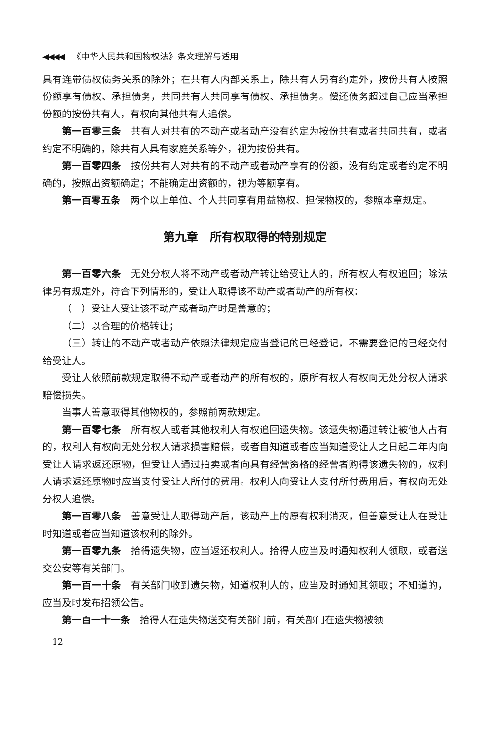◀◀◀◀ 《中华人民共和国物权法》条文理解与适用
具有连带债权债务关系的除外；在共有人内部关系上，除共有人另有约定外，按份共有人按照份额享有债权、承担债务，共同共有人共同享有债权、承担债务。偿还债务超过自己应当承担份额的按份共有人，有权向其他共有人追偿。
第一百零三条 共有人对共有的不动产或者动产没有约定为按份共有或者共同共有，或者约定不明确的，除共有人具有家庭关系等外，视为按份共有。
第一百零四条 按份共有人对共有的不动产或者动产享有的份额，没有约定或者约定不明确的，按照出资额确定；不能确定出资额的，视为等额享有。
第一百零五条 两个以上单位、个人共同享有用益物权、担保物权的，参照本章规定。
第九章　所有权取得的特别规定
第一百零六条 无处分权人将不动产或者动产转让给受让人的，所有权人有权追回；除法律另有规定外，符合下列情形的，受让人取得该不动产或者动产的所有权：
（一）受让人受让该不动产或者动产时是善意的；
（二）以合理的价格转让；
（三）转让的不动产或者动产依照法律规定应当登记的已经登记，不需要登记的已经交付给受让人。
受让人依照前款规定取得不动产或者动产的所有权的，原所有权人有权向无处分权人请求赔偿损失。
当事人善意取得其他物权的，参照前两款规定。
第一百零七条 所有权人或者其他权利人有权追回遗失物。该遗失物通过转让被他人占有的，权利人有权向无处分权人请求损害赔偿，或者自知道或者应当知道受让人之日起二年内向受让人请求返还原物，但受让人通过拍卖或者向具有经营资格的经营者购得该遗失物的，权利人请求返还原物时应当支付受让人所付的费用。权利人向受让人支付所付费用后，有权向无处分权人追偿。
第一百零八条 善意受让人取得动产后，该动产上的原有权利消灭，但善意受让人在受让时知道或者应当知道该权利的除外。
第一百零九条 拾得遗失物，应当返还权利人。拾得人应当及时通知权利人领取，或者送交公安等有关部门。
第一百一十条 有关部门收到遗失物，知道权利人的，应当及时通知其领取；不知道的，应当及时发布招领公告。
第一百一十一条 拾得人在遗失物送交有关部门前，有关部门在遗失物被领
12